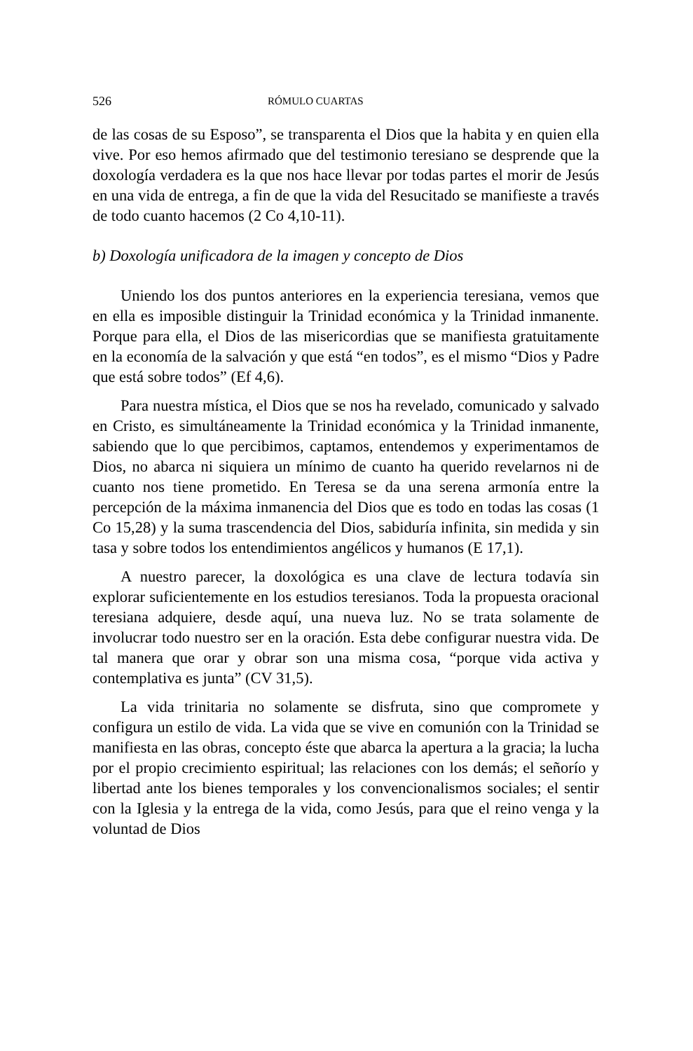526 RÓMULO CUARTAS
de las cosas de su Esposo”, se transparenta el Dios que la habita y en quien ella vive. Por eso hemos afirmado que del testimonio teresiano se desprende que la doxología verdadera es la que nos hace llevar por todas partes el morir de Jesús en una vida de entrega, a fin de que la vida del Resucitado se manifieste a través de todo cuanto hacemos (2 Co 4,10-11).
b) Doxología unificadora de la imagen y concepto de Dios
Uniendo los dos puntos anteriores en la experiencia teresiana, vemos que en ella es imposible distinguir la Trinidad económica y la Trinidad inmanente. Porque para ella, el Dios de las misericordias que se manifiesta gratuitamente en la economía de la salvación y que está “en todos”, es el mismo “Dios y Padre que está sobre todos” (Ef 4,6).
Para nuestra mística, el Dios que se nos ha revelado, comunicado y salvado en Cristo, es simultáneamente la Trinidad económica y la Trinidad inmanente, sabiendo que lo que percibimos, captamos, entendemos y experimentamos de Dios, no abarca ni siquiera un mínimo de cuanto ha querido revelarnos ni de cuanto nos tiene prometido. En Teresa se da una serena armonía entre la percepción de la máxima inmanencia del Dios que es todo en todas las cosas (1 Co 15,28) y la suma trascendencia del Dios, sabiduría infinita, sin medida y sin tasa y sobre todos los entendimientos angélicos y humanos (E 17,1).
A nuestro parecer, la doxológica es una clave de lectura todavía sin explorar suficientemente en los estudios teresianos. Toda la propuesta oracional teresiana adquiere, desde aquí, una nueva luz. No se trata solamente de involucrar todo nuestro ser en la oración. Esta debe configurar nuestra vida. De tal manera que orar y obrar son una misma cosa, “porque vida activa y contemplativa es junta” (CV 31,5).
La vida trinitaria no solamente se disfruta, sino que compromete y configura un estilo de vida. La vida que se vive en comunión con la Trinidad se manifiesta en las obras, concepto éste que abarca la apertura a la gracia; la lucha por el propio crecimiento espiritual; las relaciones con los demás; el señorío y libertad ante los bienes temporales y los convencionalismos sociales; el sentir con la Iglesia y la entrega de la vida, como Jesús, para que el reino venga y la voluntad de Dios